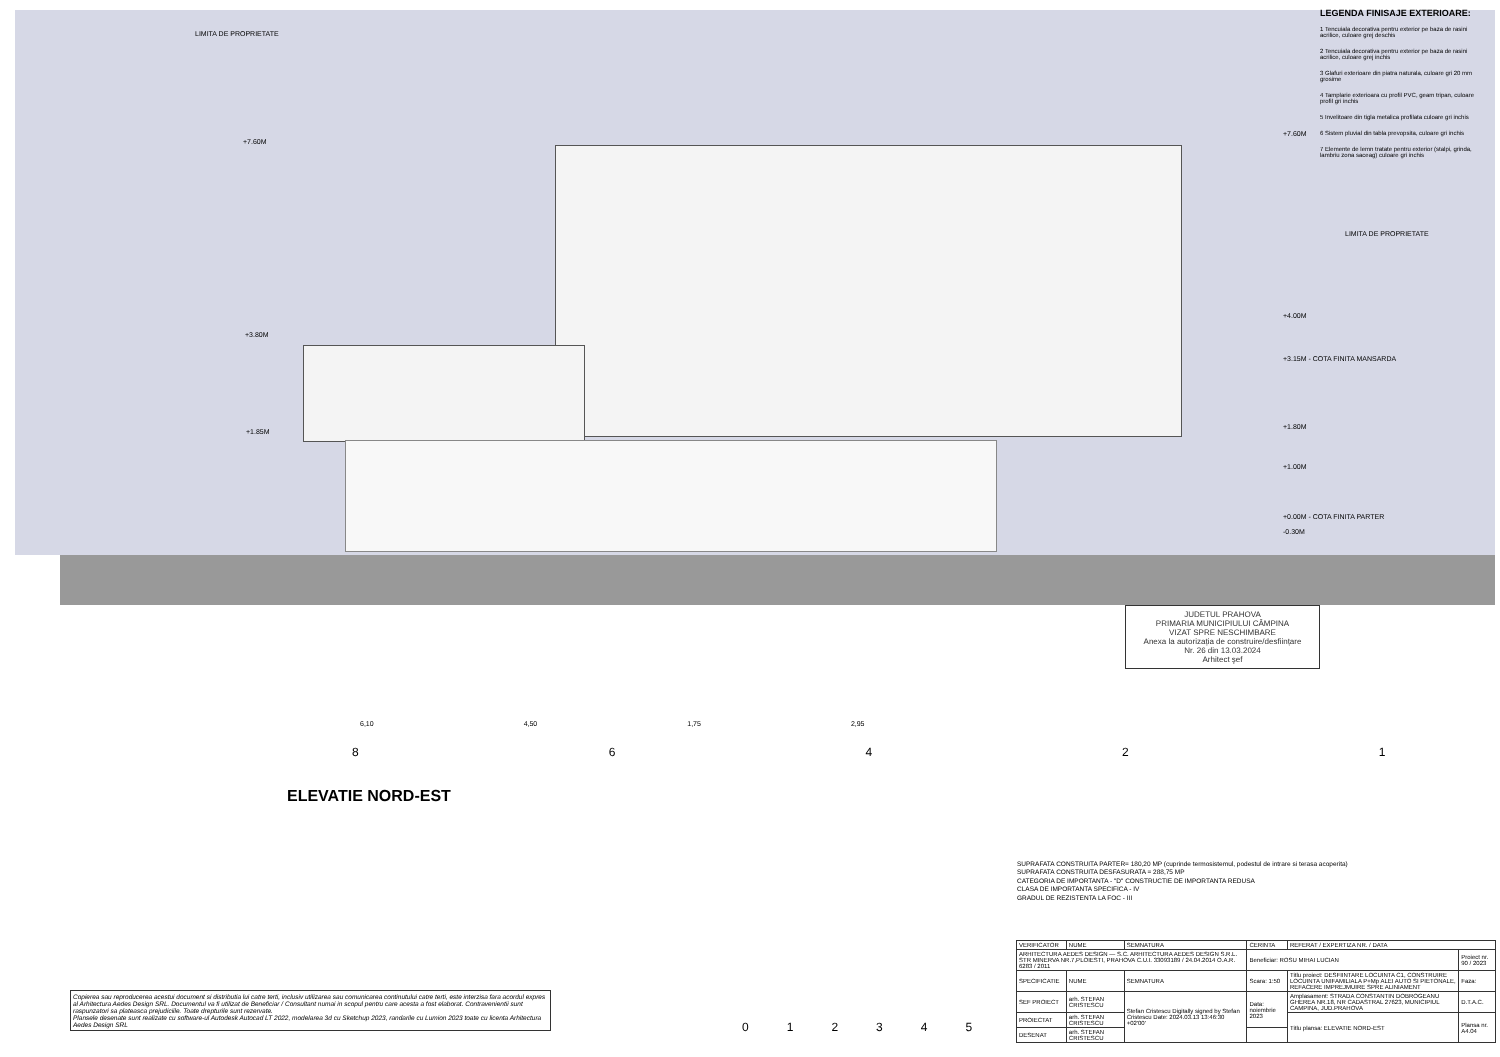LEGENDA FINISAJE EXTERIOARE:
1 Tencuiala decorativa pentru exterior pe baza de rasini acrilice, culoare grej deschis
2 Tencuiala decorativa pentru exterior pe baza de rasini acrilice, culoare grej inchis
3 Glafuri exterioare din piatra naturala, culoare gri 20 mm grosime
4 Tamplarie exterioara cu profil PVC, geam tripan, culoare profil gri inchis
5 Invelitoare din tigla metalica profilata culoare gri inchis
6 Sistem pluvial din tabla prevopsita, culoare gri inchis
7 Elemente de lemn tratate pentru exterior (stalpi, grinda, lambriu zona saceag) culoare gri inchis
LIMITA DE PROPRIETATE
+7.60M
+7.60M
+3.80M
+4.00M
+3.15M - COTA FINITA MANSARDA
+1.85M
+1.80M
+1.00M
+0.00M - COTA FINITA PARTER
-0.30M
LIMITA DE PROPRIETATE
JUDETUL PRAHOVA
PRIMARIA MUNICIPIULUI CÂMPINA
VIZAT SPRE NESCHIMBARE
Anexa la autorizația de construire/desființare
Nr. 26 din 13.03.2024
Arhitect şef
6,10 4,50 1,75 2,95
86421
ELEVATIE NORD-EST
SUPRAFATA CONSTRUITA PARTER= 180,20 MP (cuprinde termosistemul, podestul de intrare si terasa acoperita)
SUPRAFATA CONSTRUITA DESFASURATA = 288,75 MP
CATEGORIA DE IMPORTANTA - "D" CONSTRUCTIE DE IMPORTANTA REDUSA
CLASA DE IMPORTANTA SPECIFICA - IV
GRADUL DE REZISTENTA LA FOC - III
| VERIFICATOR | NUME | SEMNATURA | CERINTA | REFERAT / EXPERTIZA NR. / DATA | |
| --- | --- | --- | --- | --- | --- |
| ARHITECTURA AEDES DESIGN — S.C. ARHITECTURA AEDES DESIGN S.R.L. STR MINERVA NR.7,PLOIESTI, PRAHOVA C.U.I. 33093189 / 24.04.2014 O.A.R. 6283 / 2011 | | | Beneficiar: ROSU MIHAI LUCIAN | | Proiect nr. 90 / 2023 |
| SPECIFICATIE | NUME | SEMNATURA | Scara: 1:50 | Titlu proiect: DESFIINTARE LOCUINTA C1, CONSTRUIRE LOCUINTA UNIFAMILIALA P+Mp ALEI AUTO SI PIETONALE, REFACERE IMPREJMUIRE SPRE ALINIAMENT | Faza: |
| SEF PROIECT | arh. STEFAN CRISTESCU | Stefan Cristescu Digitally signed by Stefan Cristescu Date: 2024.03.13 13:46:30 +02'00' | Data: noiembrie 2023 | Amplasament: STRADA CONSTANTIN DOBROGEANU GHEREA NR.18, NR CADASTRAL 27623, MUNICIPIUL CAMPINA, JUD.PRAHOVA | D.T.A.C. |
| PROIECTAT | arh. STEFAN CRISTESCU | | | Titlu plansa: ELEVATIE NORD-EST | Plansa nr. A4.04 |
| DESENAT | arh. STEFAN CRISTESCU | | | | |
Copierea sau reproducerea acestui document si distributia lui catre terti, inclusiv utilizarea sau comunicarea continutului catre terti, este interzisa fara acordul expres al Arhitectura Aedes Design SRL. Documentul va fi utilizat de Beneficiar / Consultant numai in scopul pentru care acesta a fost elaborat. Contravenientii sunt raspunzatori sa plateasca prejudiciile. Toate drepturile sunt rezervate.
Plansele desenate sunt realizate cu software-ul Autodesk Autocad LT 2022, modelarea 3d cu Sketchup 2023, randarile cu Lumion 2023 toate cu licenta Arhitectura Aedes Design SRL
012345